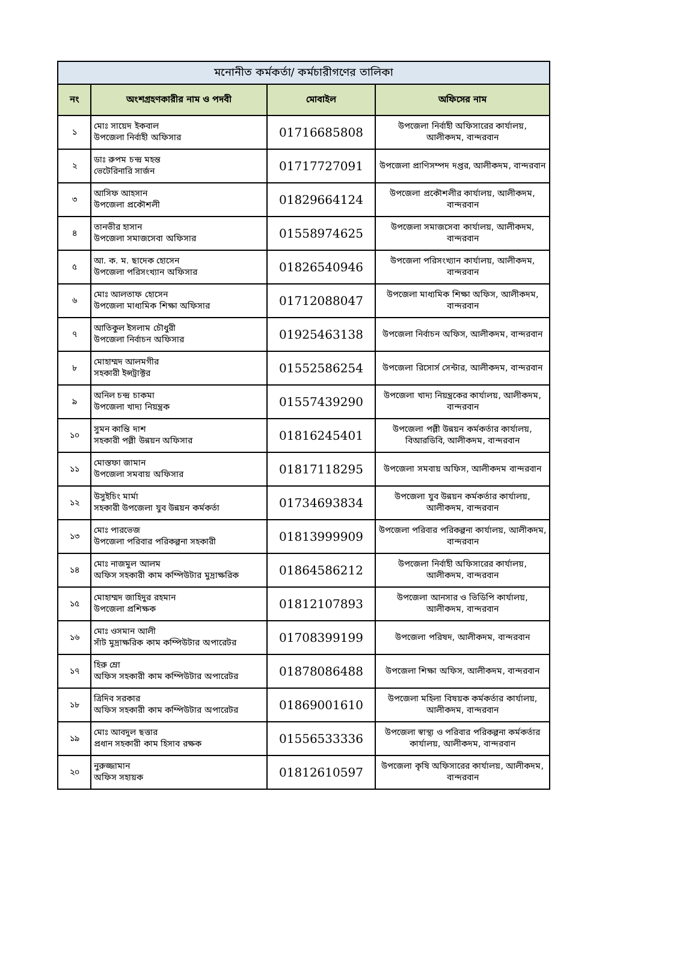| মনোনীত কর্মকর্তা/ কর্মচারীগণের তালিকা | | | |
| --- | --- | --- | --- |
| নং | অংশগ্রহণকারীর নাম ও পদবী | মোবাইল | অফিসের নাম |
| ১ | মোঃ সায়েদ ইকবাল উপজেলা নির্বাহী অফিসার | 01716685808 | উপজেলা নির্বাহী অফিসারের কার্যালয়, আলীকদম, বান্দরবান |
| ২ | ডাঃ রুপম চন্দ্র মহন্ত ভেটেরিনারি সার্জন | 01717727091 | উপজেলা প্রাণিসম্পদ দপ্তর, আলীকদম, বান্দরবান |
| ৩ | আসিফ আহসান উপজেলা প্রকৌশলী | 01829664124 | উপজেলা প্রকৌশলীর কার্যালয়, আলীকদম, বান্দরবান |
| ৪ | তানভীর হাসান উপজেলা সমাজসেবা অফিসার | 01558974625 | উপজেলা সমাজসেবা কার্যালয়, আলীকদম, বান্দরবান |
| ৫ | আ. ক. ম. ছাদেক হোসেন উপজেলা পরিসংখ্যান অফিসার | 01826540946 | উপজেলা পরিসংখ্যান কার্যালয়, আলীকদম, বান্দরবান |
| ৬ | মোঃ আলতাফ হোসেন উপজেলা মাধ্যমিক শিক্ষা অফিসার | 01712088047 | উপজেলা মাধ্যমিক শিক্ষা অফিস, আলীকদম, বান্দরবান |
| ৭ | আতিকুল ইসলাম চৌধুরী উপজেলা নির্বাচন অফিসার | 01925463138 | উপজেলা নির্বাচন অফিস, আলীকদম, বান্দরবান |
| ৮ | মোহাম্মদ আলমগীর সহকারী ইন্সট্রাক্টর | 01552586254 | উপজেলা রিসোর্স সেন্টার, আলীকদম, বান্দরবান |
| ৯ | অনিল চন্দ্র চাকমা উপজেলা খাদ্য নিয়ন্ত্রক | 01557439290 | উপজেলা খাদ্য নিয়ন্ত্রকের কার্যালয়, আলীকদম, বান্দরবান |
| ১০ | সুমন কান্তি দাশ সহকারী পল্লী উন্নয়ন অফিসার | 01816245401 | উপজেলা পল্লী উন্নয়ন কর্মকর্তার কার্যালয়, বিআরডিবি, আলীকদম, বান্দরবান |
| ১১ | মোস্তফা জামান উপজেলা সমবায় অফিসার | 01817118295 | উপজেলা সমবায় অফিস, আলীকদম বান্দরবান |
| ১২ | উসুইচিং মার্মা সহকারী উপজেলা যুব উন্নয়ন কর্মকর্তা | 01734693834 | উপজেলা যুব উন্নয়ন কর্মকর্তার কার্যালয়, আলীকদম, বান্দরবান |
| ১৩ | মোঃ পারভেজ উপজেলা পরিবার পরিকল্পনা সহকারী | 01813999909 | উপজেলা পরিবার পরিকল্পনা কার্যালয়, আলীকদম, বান্দরবান |
| ১৪ | মোঃ নাজমুল আলম অফিস সহকারী কাম কম্পিউটার মুদ্রাক্ষরিক | 01864586212 | উপজেলা নির্বাহী অফিসারের কার্যালয়, আলীকদম, বান্দরবান |
| ১৫ | মোহাম্মদ জাহিদুর রহমান উপজেলা প্রশিক্ষক | 01812107893 | উপজেলা আনসার ও ভিডিপি কার্যালয়, আলীকদম, বান্দরবান |
| ১৬ | মোঃ ওসমান আলী সাঁট মুদ্রাক্ষরিক কাম কম্পিউটার অপারেটর | 01708399199 | উপজেলা পরিষদ, আলীকদম, বান্দরবান |
| ১৭ | হিরু ম্রো অফিস সহকারী কাম কম্পিউটার অপারেটর | 01878086488 | উপজেলা শিক্ষা অফিস, আলীকদম, বান্দরবান |
| ১৮ | ত্রিদিব সরকার অফিস সহকারী কাম কম্পিউটার অপারেটর | 01869001610 | উপজেলা মহিলা বিষয়ক কর্মকর্তার কার্যালয়, আলীকদম, বান্দরবান |
| ১৯ | মোঃ আবদুল ছত্তার প্রধান সহকারী কাম হিসাব রক্ষক | 01556533336 | উপজেলা স্বাস্থ্য ও পরিবার পরিকল্পনা কর্মকর্তার কার্যালয়, আলীকদম, বান্দরবান |
| ২০ | নুরুজ্জামান অফিস সহায়ক | 01812610597 | উপজেলা কৃষি অফিসারের কার্যালয়, আলীকদম, বান্দরবান |